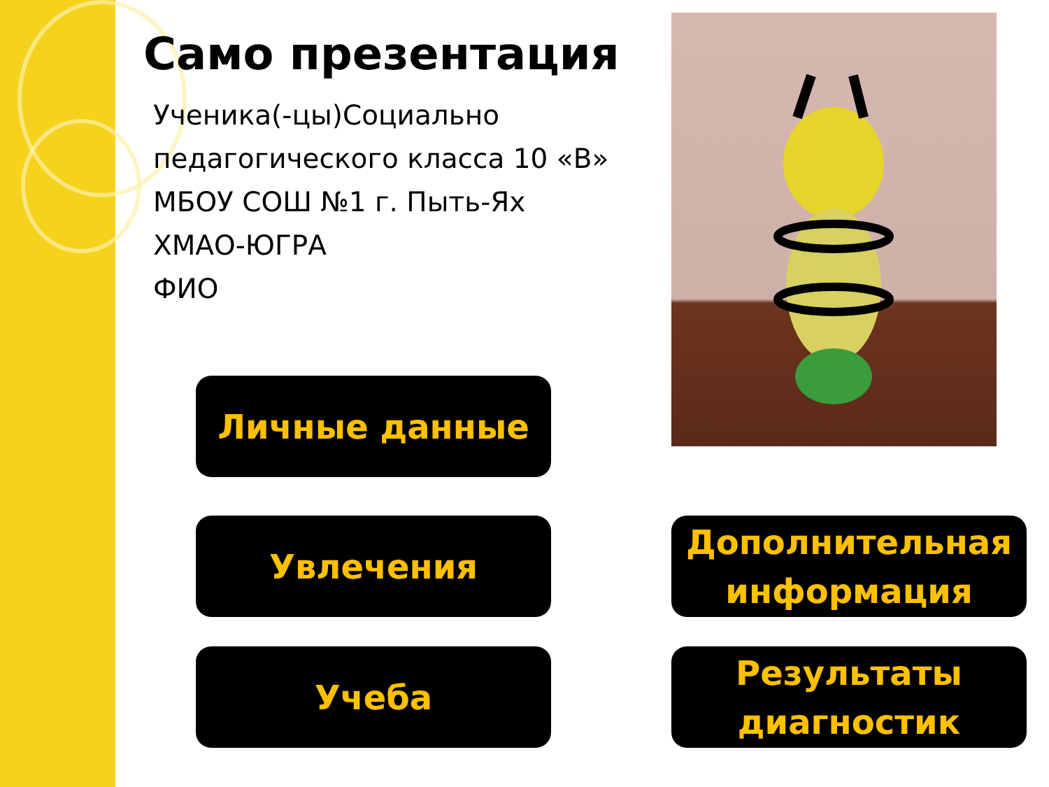Само презентация
Ученика(-цы)Социально
педагогического класса 10 «В»
МБОУ СОШ №1 г. Пыть-Ях
ХМАО-ЮГРА
ФИО
Личные данные
Увлечения
Дополнительная информация
Учеба
Результаты диагностик